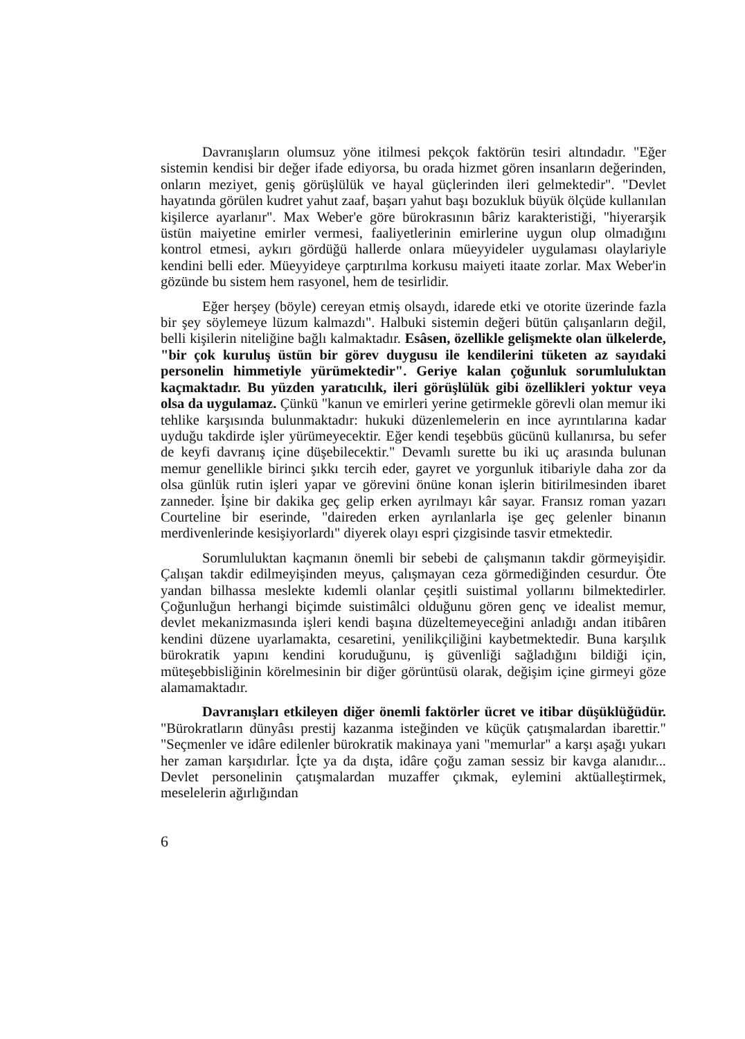Davranışların olumsuz yöne itilmesi pekçok faktörün tesiri altındadır. "Eğer sistemin kendisi bir değer ifade ediyorsa, bu orada hizmet gören insanların değerinden, onların meziyet, geniş görüşlülük ve hayal güçlerinden ileri gelmektedir". "Devlet hayatında görülen kudret yahut zaaf, başarı yahut başı bozukluk büyük ölçüde kullanılan kişilerce ayarlanır". Max Weber'e göre bürokrasının bâriz karakteristiği, "hiyerarşik üstün maiyetine emirler vermesi, faaliyetlerinin emirlerine uygun olup olmadığını kontrol etmesi, aykırı gördüğü hallerde onlara müeyyideler uygulaması olaylariyle kendini belli eder. Müeyyideye çarptırılma korkusu maiyeti itaate zorlar. Max Weber'in gözünde bu sistem hem rasyonel, hem de tesirlidir.
Eğer herşey (böyle) cereyan etmiş olsaydı, idarede etki ve otorite üzerinde fazla bir şey söylemeye lüzum kalmazdı". Halbuki sistemin değeri bütün çalışanların değil, belli kişilerin niteliğine bağlı kalmaktadır. Esâsen, özellikle gelişmekte olan ülkelerde, "bir çok kuruluş üstün bir görev duygusu ile kendilerini tüketen az sayıdaki personelin himmetiyle yürümektedir". Geriye kalan çoğunluk sorumluluktan kaçmaktadır. Bu yüzden yaratıcılık, ileri görüşlülük gibi özellikleri yoktur veya olsa da uygulamaz. Çünkü "kanun ve emirleri yerine getirmekle görevli olan memur iki tehlike karşısında bulunmaktadır: hukuki düzenlemelerin en ince ayrıntılarına kadar uyduğu takdirde işler yürümeyecektir. Eğer kendi teşebbüs gücünü kullanırsa, bu sefer de keyfi davranış içine düşebilecektir." Devamlı surette bu iki uç arasında bulunan memur genellikle birinci şıkkı tercih eder, gayret ve yorgunluk itibariyle daha zor da olsa günlük rutin işleri yapar ve görevini önüne konan işlerin bitirilmesinden ibaret zanneder. İşine bir dakika geç gelip erken ayrılmayı kâr sayar. Fransız roman yazarı Courteline bir eserinde, "daireden erken ayrılanlarla işe geç gelenler binanın merdivenlerinde kesişiyorlardı" diyerek olayı espri çizgisinde tasvir etmektedir.
Sorumluluktan kaçmanın önemli bir sebebi de çalışmanın takdir görmeyişidir. Çalışan takdir edilmeyişinden meyus, çalışmayan ceza görmediğinden cesurdur. Öte yandan bilhassa meslekte kıdemli olanlar çeşitli suistimal yollarını bilmektedirler. Çoğunluğun herhangi biçimde suistimâlci olduğunu gören genç ve idealist memur, devlet mekanizmasında işleri kendi başına düzeltemeyeceğini anladığı andan itibâren kendini düzene uyarlamakta, cesaretini, yenilikçiliğini kaybetmektedir. Buna karşılık bürokratik yapını kendini koruduğunu, iş güvenliği sağladığını bildiği için, müteşebbisliğinin körelmesinin bir diğer görüntüsü olarak, değişim içine girmeyi göze alamamaktadır.
Davranışları etkileyen diğer önemli faktörler ücret ve itibar düşüklüğüdür. "Bürokratların dünyâsı prestij kazanma isteğinden ve küçük çatışmalardan ibarettir." "Seçmenler ve idâre edilenler bürokratik makinaya yani "memurlar" a karşı aşağı yukarı her zaman karşıdırlar. İçte ya da dışta, idâre çoğu zaman sessiz bir kavga alanıdır... Devlet personelinin çatışmalardan muzaffer çıkmak, eylemini aktüalleştirmek, meselelerin ağırlığından
6